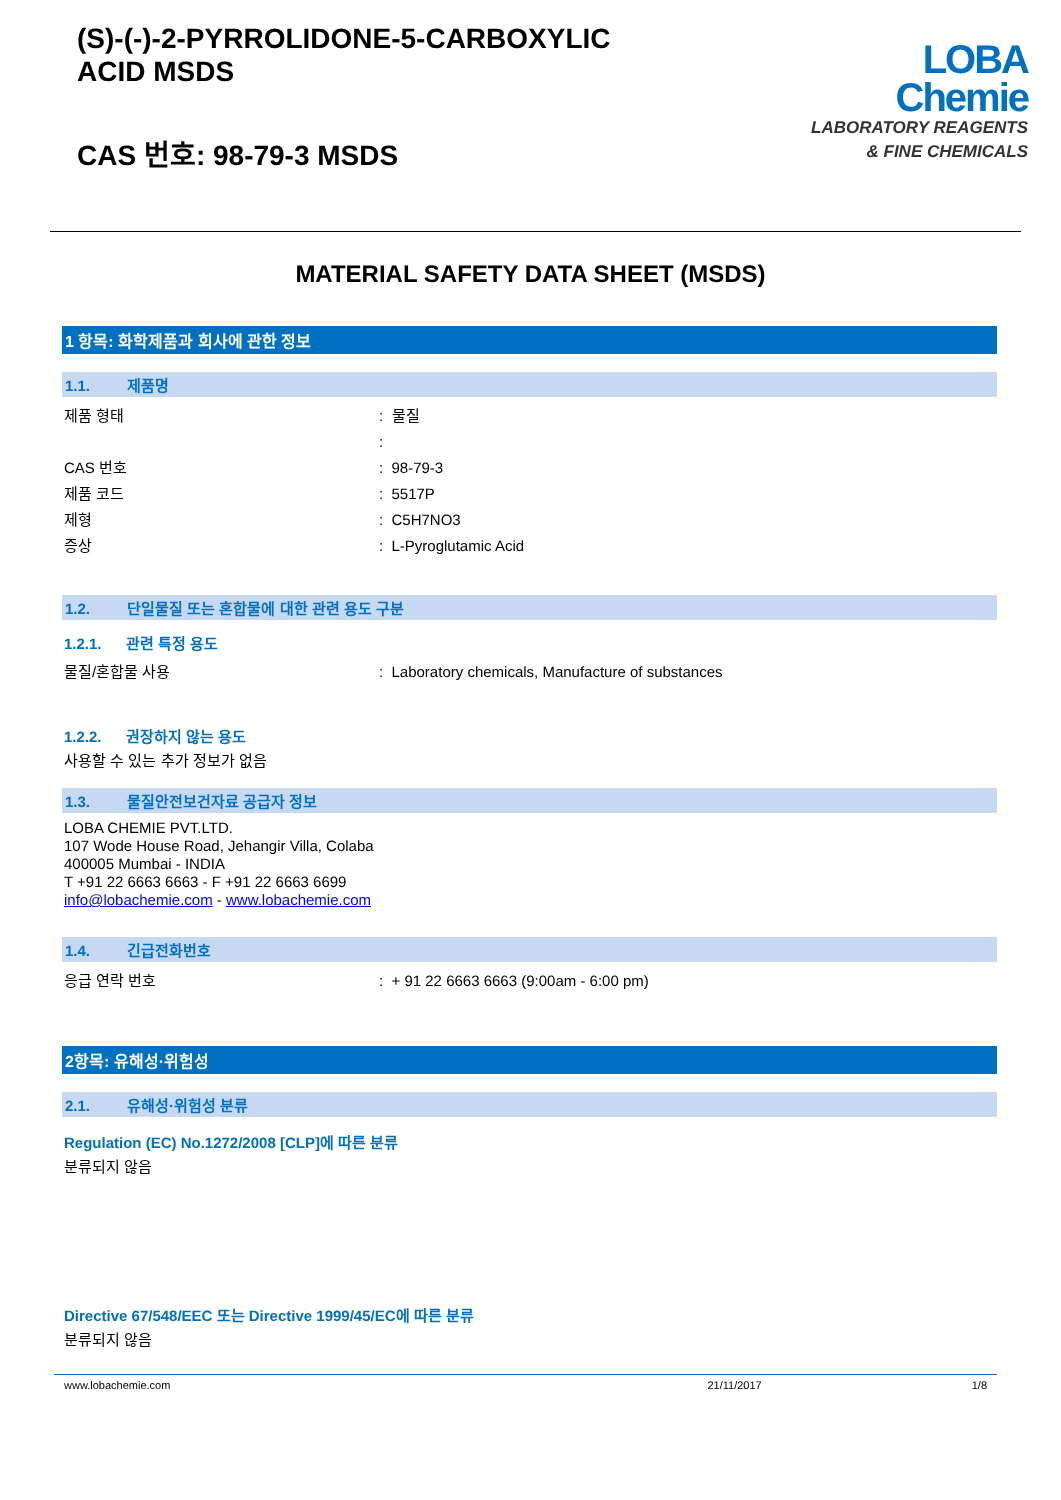(S)-(-)-2-PYRROLIDONE-5-CARBOXYLIC
ACID MSDS
CAS 번호: 98-79-3 MSDS
LOBA
Chemie
LABORATORY REAGENTS
& FINE CHEMICALS
MATERIAL SAFETY DATA SHEET (MSDS)
1 항목: 화학제품과 회사에 관한 정보
1.1. 제품명
제품 형태 : 물질
:
CAS 번호 : 98-79-3
제품 코드 : 5517P
제형 : C5H7NO3
증상 : L-Pyroglutamic Acid
1.2. 단일물질 또는 혼합물에 대한 관련 용도 구분
1.2.1. 관련 특정 용도
물질/혼합물 사용 : Laboratory chemicals, Manufacture of substances
1.2.2. 권장하지 않는 용도
사용할 수 있는 추가 정보가 없음
1.3. 물질안전보건자료 공급자 정보
LOBA CHEMIE PVT.LTD.
107 Wode House Road, Jehangir Villa, Colaba
400005 Mumbai - INDIA
T +91 22 6663 6663 - F +91 22 6663 6699
info@lobachemie.com - www.lobachemie.com
1.4. 긴급전화번호
응급 연락 번호 : + 91 22 6663 6663 (9:00am - 6:00 pm)
2항목: 유해성·위험성
2.1. 유해성·위험성 분류
Regulation (EC) No.1272/2008 [CLP]에 따른 분류
분류되지 않음
Directive 67/548/EEC 또는 Directive 1999/45/EC에 따른 분류
분류되지 않음
www.lobachemie.com 21/11/2017 1/8